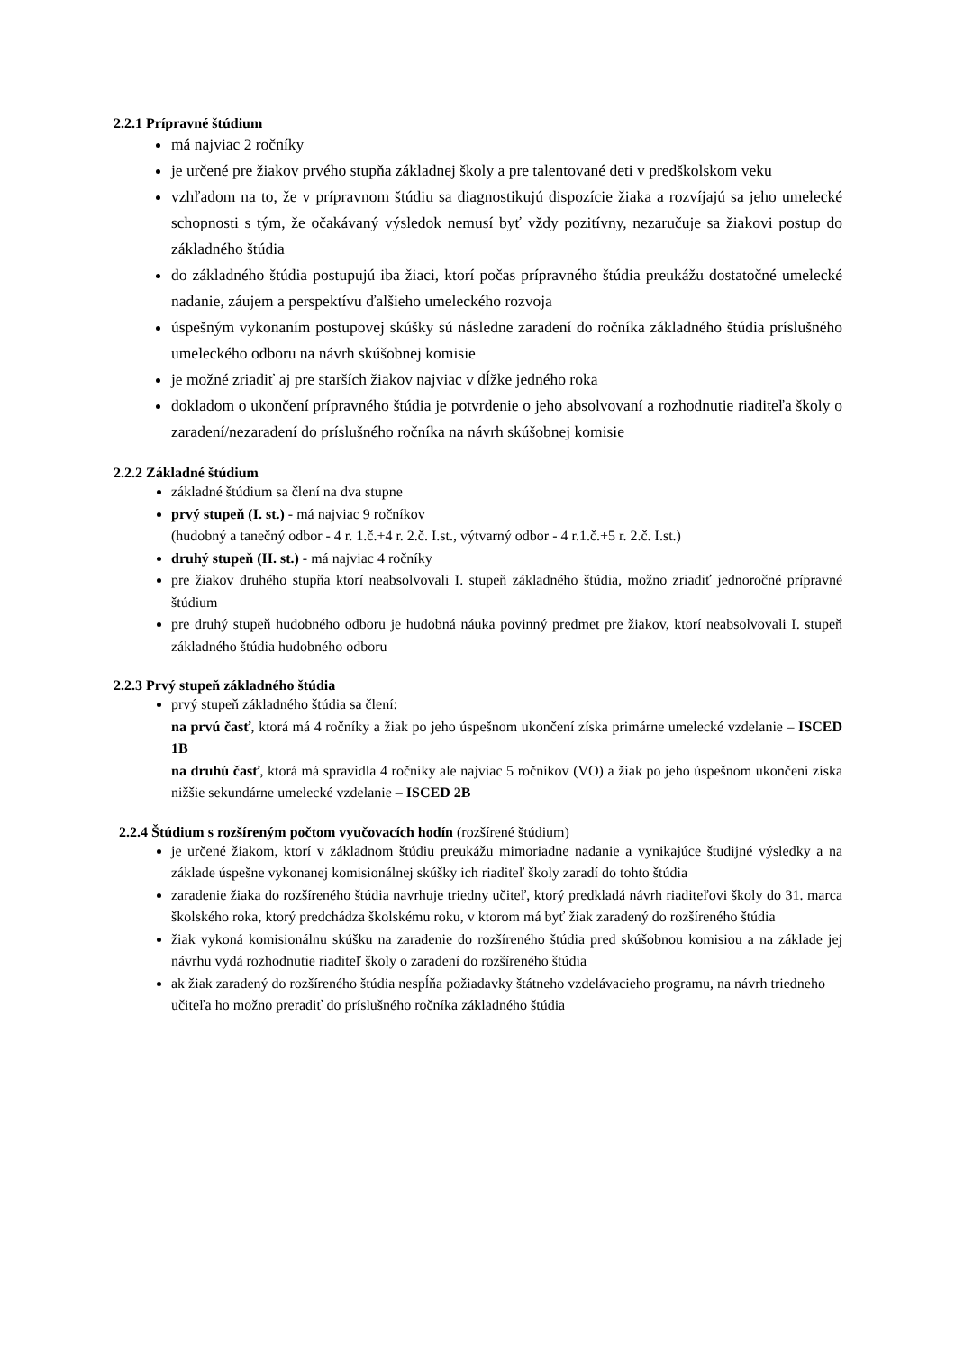2.2.1 Prípravné štúdium
má najviac 2 ročníky
je určené pre žiakov prvého stupňa základnej školy a pre talentované deti v predškolskom veku
vzhľadom na to, že v prípravnom štúdiu sa diagnostikujú dispozície žiaka a rozvíjajú sa jeho umelecké schopnosti s tým, že očakávaný výsledok nemusí byť vždy pozitívny, nezaručuje sa žiakovi postup do základného štúdia
do základného štúdia postupujú iba žiaci, ktorí počas prípravného štúdia preukážu dostatočné umelecké nadanie, záujem a perspektívu ďalšieho umeleckého rozvoja
úspešným vykonaním postupovej skúšky sú následne zaradení do ročníka základného štúdia príslušného umeleckého odboru na návrh skúšobnej komisie
je možné zriadiť aj pre starších žiakov najviac v dĺžke jedného roka
dokladom o ukončení prípravného štúdia je potvrdenie o jeho absolvovaní a rozhodnutie riaditeľa školy o zaradení/nezaradení do príslušného ročníka na návrh skúšobnej komisie
2.2.2 Základné štúdium
základné štúdium sa člení na dva stupne
prvý stupeň (I. st.) - má najviac 9 ročníkov
(hudobný a tanečný odbor - 4 r. 1.č.+4 r. 2.č. I.st., výtvarný odbor - 4 r.1.č.+5 r. 2.č. I.st.)
druhý stupeň (II. st.) - má najviac 4 ročníky
pre žiakov druhého stupňa ktorí neabsolvovali I. stupeň základného štúdia, možno zriadiť jednoročné prípravné štúdium
pre druhý stupeň hudobného odboru je hudobná náuka povinný predmet pre žiakov, ktorí neabsolvovali I. stupeň základného štúdia hudobného odboru
2.2.3 Prvý stupeň základného štúdia
prvý stupeň základného štúdia sa člení:
na prvú časť, ktorá má 4 ročníky a žiak po jeho úspešnom ukončení získa primárne umelecké vzdelanie – ISCED 1B
na druhú časť, ktorá má spravidla 4 ročníky ale najviac 5 ročníkov (VO) a žiak po jeho úspešnom ukončení získa nižšie sekundárne umelecké vzdelanie – ISCED 2B
2.2.4 Štúdium s rozšíreným počtom vyučovacích hodín (rozšírené štúdium)
je určené žiakom, ktorí v základnom štúdiu preukážu mimoriadne nadanie a vynikajúce študijné výsledky a na základe úspešne vykonanej komisionálnej skúšky ich riaditeľ školy zaradí do tohto štúdia
zaradenie žiaka do rozšíreného štúdia navrhuje triedny učiteľ, ktorý predkladá návrh riaditeľovi školy do 31. marca školského roka, ktorý predchádza školskému roku, v ktorom má byť žiak zaradený do rozšíreného štúdia
žiak vykoná komisionálnu skúšku na zaradenie do rozšíreného štúdia pred skúšobnou komisiou a na základe jej návrhu vydá rozhodnutie riaditeľ školy o zaradení do rozšíreného štúdia
ak žiak zaradený do rozšíreného štúdia nespĺňa požiadavky štátneho vzdelávacieho programu, na návrh triedneho učiteľa ho možno preradiť do príslušného ročníka základného štúdia